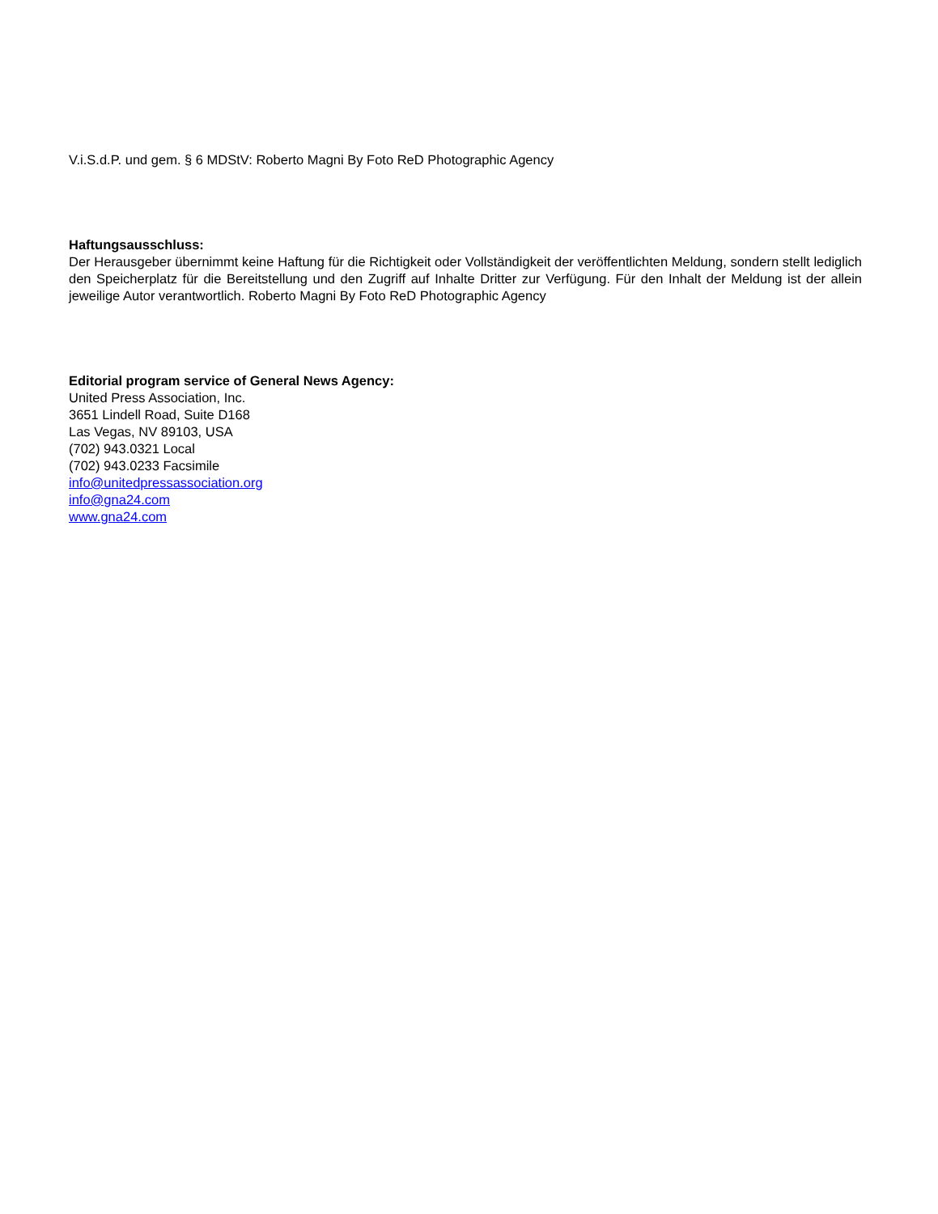V.i.S.d.P. und gem. § 6 MDStV: Roberto Magni By Foto ReD Photographic Agency
Haftungsausschluss:
Der Herausgeber übernimmt keine Haftung für die Richtigkeit oder Vollständigkeit der veröffentlichten Meldung, sondern stellt lediglich den Speicherplatz für die Bereitstellung und den Zugriff auf Inhalte Dritter zur Verfügung. Für den Inhalt der Meldung ist der allein jeweilige Autor verantwortlich. Roberto Magni By Foto ReD Photographic Agency
Editorial program service of General News Agency:
United Press Association, Inc.
3651 Lindell Road, Suite D168
Las Vegas, NV 89103, USA
(702) 943.0321 Local
(702) 943.0233 Facsimile
info@unitedpressassociation.org
info@gna24.com
www.gna24.com